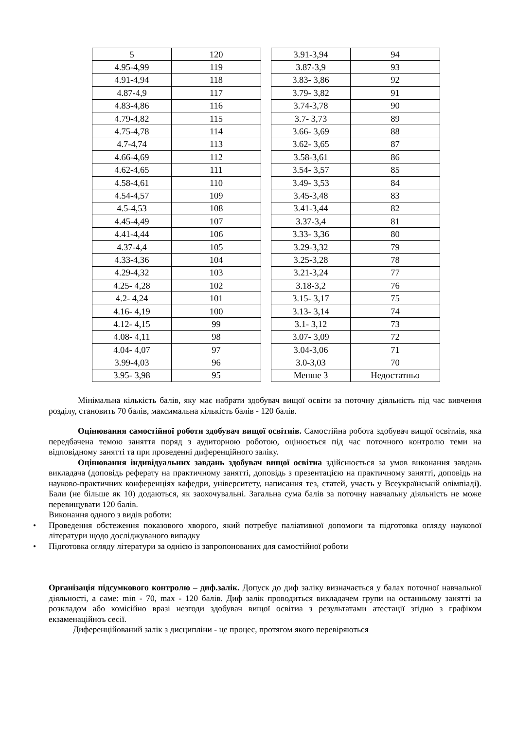| 5 | 120 |
| 4.95-4,99 | 119 |
| 4.91-4,94 | 118 |
| 4.87-4,9 | 117 |
| 4.83-4,86 | 116 |
| 4.79-4,82 | 115 |
| 4.75-4,78 | 114 |
| 4.7-4,74 | 113 |
| 4.66-4,69 | 112 |
| 4.62-4,65 | 111 |
| 4.58-4,61 | 110 |
| 4.54-4,57 | 109 |
| 4.5-4,53 | 108 |
| 4.45-4,49 | 107 |
| 4.41-4,44 | 106 |
| 4.37-4,4 | 105 |
| 4.33-4,36 | 104 |
| 4.29-4,32 | 103 |
| 4.25- 4,28 | 102 |
| 4.2- 4,24 | 101 |
| 4.16- 4,19 | 100 |
| 4.12- 4,15 | 99 |
| 4.08- 4,11 | 98 |
| 4.04- 4,07 | 97 |
| 3.99-4,03 | 96 |
| 3.95- 3,98 | 95 |
| 3.91-3,94 | 94 |
| 3.87-3,9 | 93 |
| 3.83- 3,86 | 92 |
| 3.79- 3,82 | 91 |
| 3.74-3,78 | 90 |
| 3.7- 3,73 | 89 |
| 3.66- 3,69 | 88 |
| 3.62- 3,65 | 87 |
| 3.58-3,61 | 86 |
| 3.54- 3,57 | 85 |
| 3.49- 3,53 | 84 |
| 3.45-3,48 | 83 |
| 3.41-3,44 | 82 |
| 3.37-3,4 | 81 |
| 3.33- 3,36 | 80 |
| 3.29-3,32 | 79 |
| 3.25-3,28 | 78 |
| 3.21-3,24 | 77 |
| 3.18-3,2 | 76 |
| 3.15- 3,17 | 75 |
| 3.13- 3,14 | 74 |
| 3.1- 3,12 | 73 |
| 3.07- 3,09 | 72 |
| 3.04-3,06 | 71 |
| 3.0-3,03 | 70 |
| Менше 3 | Недостатньо |
Мінімальна кількість балів, яку має набрати здобувач вищої освіти за поточну діяльність під час вивчення розділу, становить 70 балів, максимальна кількість балів - 120 балів.
Оцінювання самостійної роботи здобувач вищої освітиів. Самостійна робота здобувач вищої освітиів, яка передбачена темою заняття поряд з аудиторною роботою, оцінюється під час поточного контролю теми на відповідному занятті та при проведенні диференційного заліку.
Оцінювання індивідуальних завдань здобувач вищої освітиа здійснюється за умов виконання завдань викладача (доповідь реферату на практичному занятті, доповідь з презентацією на практичному занятті, доповідь на науково-практичних конференціях кафедри, університету, написання тез, статей, участь у Всеукраїнській олімпіаді). Бали (не більше як 10) додаються, як заохочувальні. Загальна сума балів за поточну навчальну діяльність не може перевищувати 120 балів.
Виконання одного з видів роботи:
• Проведення обстеження показового хворого, який потребує паліативної допомоги та підготовка огляду наукової літератури щодо досліджуваного випадку
• Підготовка огляду літератури за однією із запропонованих для самостійної роботи
Організація підсумкового контролю – диф.залік. Допуск до диф заліку визначається у балах поточної навчальної діяльності, а саме: min - 70, max - 120 балів. Диф залік проводиться викладачем групи на останньому занятті за розкладом або комісійно вразі незгоди здобувач вищої освітиа з результатами атестації згідно з графіком екзаменаційноъ сесії.
Диференційований залік з дисципліни - це процес, протягом якого перевіряються